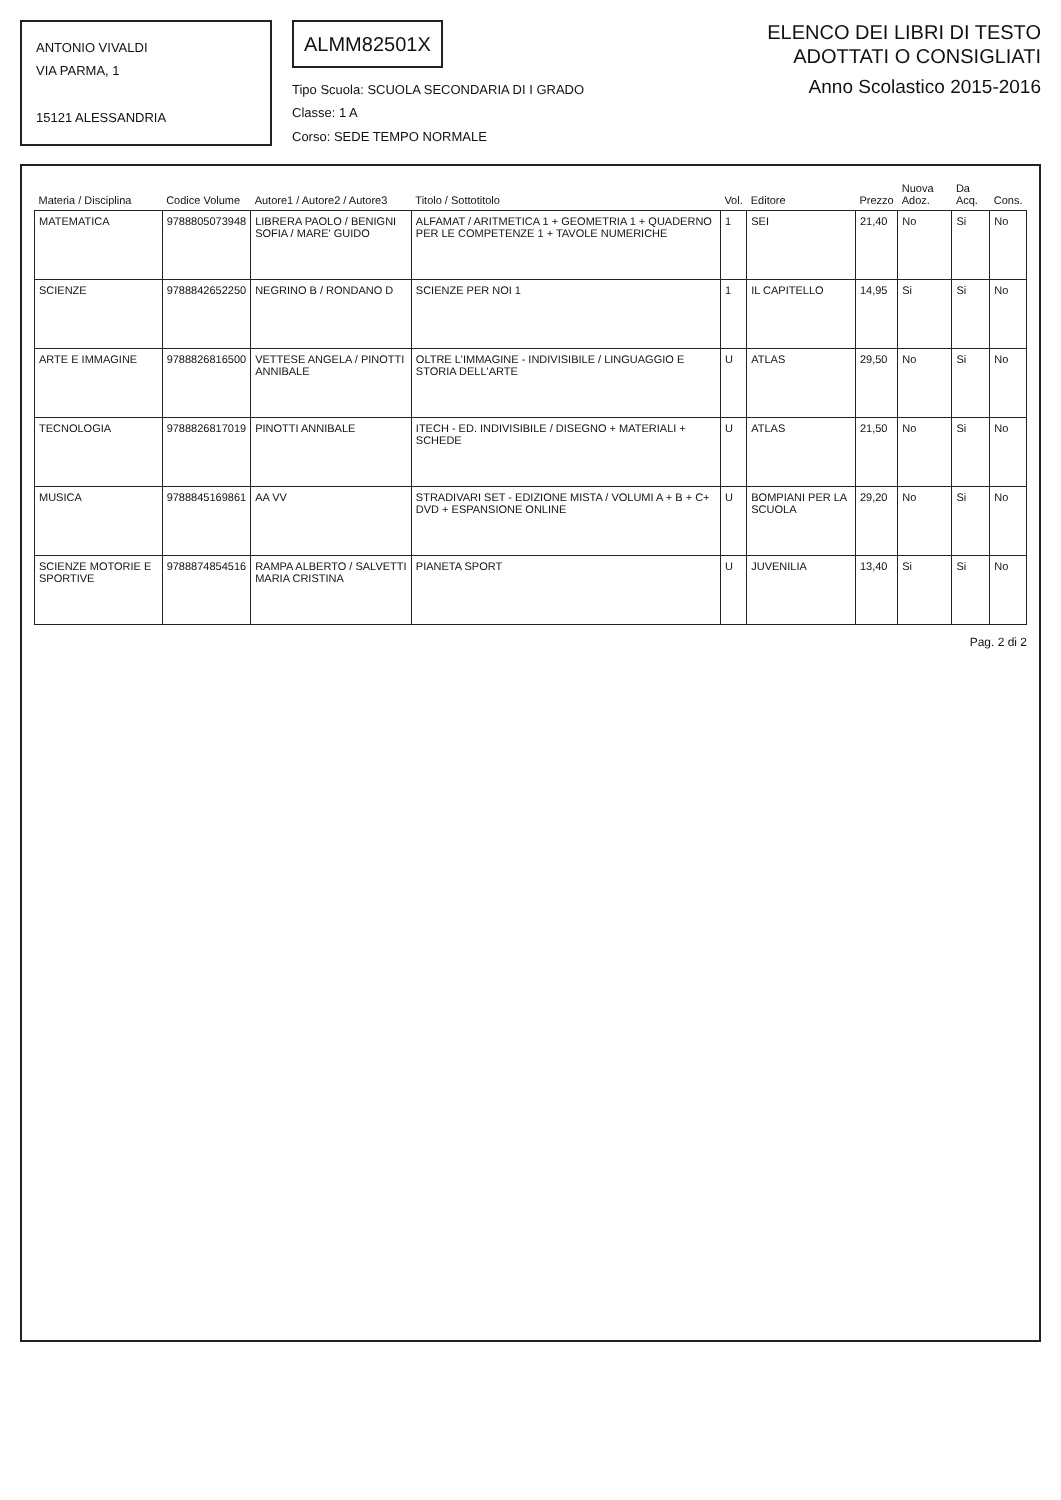ANTONIO VIVALDI
VIA PARMA, 1
15121 ALESSANDRIA
ALMM82501X
Tipo Scuola: SCUOLA SECONDARIA DI I GRADO
Classe: 1 A
Corso: SEDE TEMPO NORMALE
ELENCO DEI LIBRI DI TESTO
ADOTTATI O CONSIGLIATI
Anno Scolastico 2015-2016
| Materia / Disciplina | Codice Volume | Autore1 / Autore2 / Autore3 | Titolo / Sottotitolo | Vol. | Editore | Prezzo | Nuova Adoz. | Da Acq. | Cons. |
| --- | --- | --- | --- | --- | --- | --- | --- | --- | --- |
| MATEMATICA | 9788805073948 | LIBRERA PAOLO / BENIGNI SOFIA / MARE' GUIDO | ALFAMAT / ARITMETICA 1 + GEOMETRIA 1 + QUADERNO PER LE COMPETENZE 1 + TAVOLE NUMERICHE | 1 | SEI | 21,40 | No | Si | No |
| SCIENZE | 9788842652250 | NEGRINO B / RONDANO D | SCIENZE PER NOI 1 | 1 | IL CAPITELLO | 14,95 | Si | Si | No |
| ARTE E IMMAGINE | 9788826816500 | VETTESE ANGELA / PINOTTI ANNIBALE | OLTRE L'IMMAGINE - INDIVISIBILE / LINGUAGGIO E STORIA DELL'ARTE | U | ATLAS | 29,50 | No | Si | No |
| TECNOLOGIA | 9788826817019 | PINOTTI ANNIBALE | ITECH - ED. INDIVISIBILE / DISEGNO + MATERIALI + SCHEDE | U | ATLAS | 21,50 | No | Si | No |
| MUSICA | 9788845169861 | AA VV | STRADIVARI SET - EDIZIONE MISTA / VOLUMI A + B + C+ DVD + ESPANSIONE ONLINE | U | BOMPIANI PER LA SCUOLA | 29,20 | No | Si | No |
| SCIENZE MOTORIE E SPORTIVE | 9788874854516 | RAMPA ALBERTO / SALVETTI MARIA CRISTINA | PIANETA SPORT | U | JUVENILIA | 13,40 | Si | Si | No |
Pag. 2 di 2